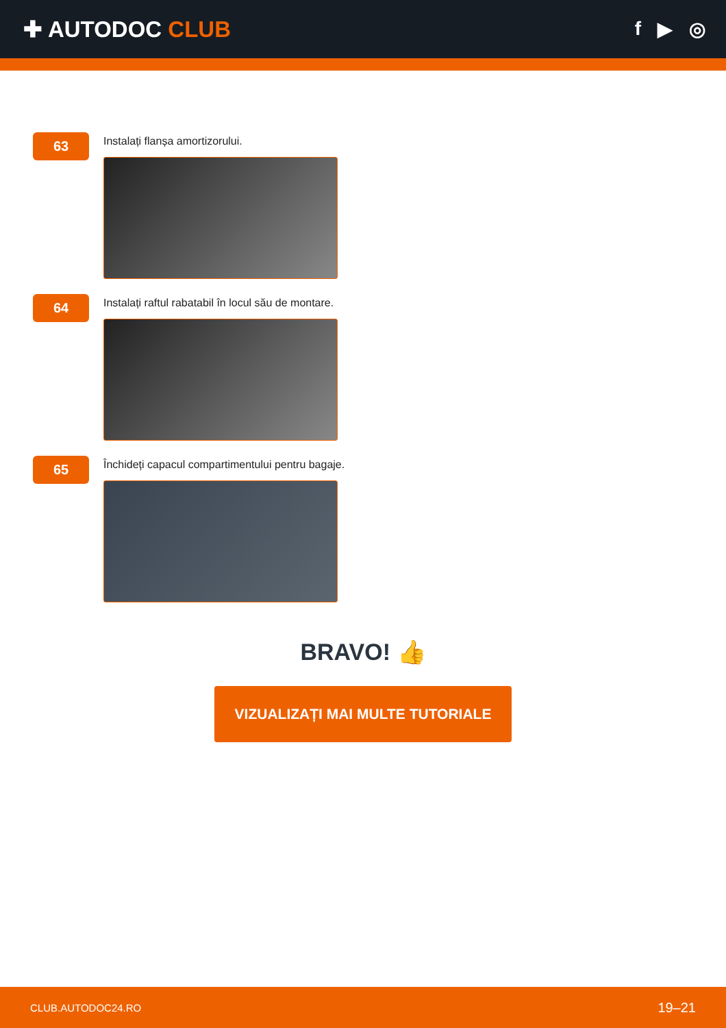✚ AUTODOC CLUB
f ▶ ◎
63
Instalați flanșa amortizorului.
64
Instalați raftul rabatabil în locul său de montare.
65
Închideți capacul compartimentului pentru bagaje.
BRAVO! 👍
VIZUALIZAȚI MAI MULTE TUTORIALE
CLUB.AUTODOC24.RO 19–21